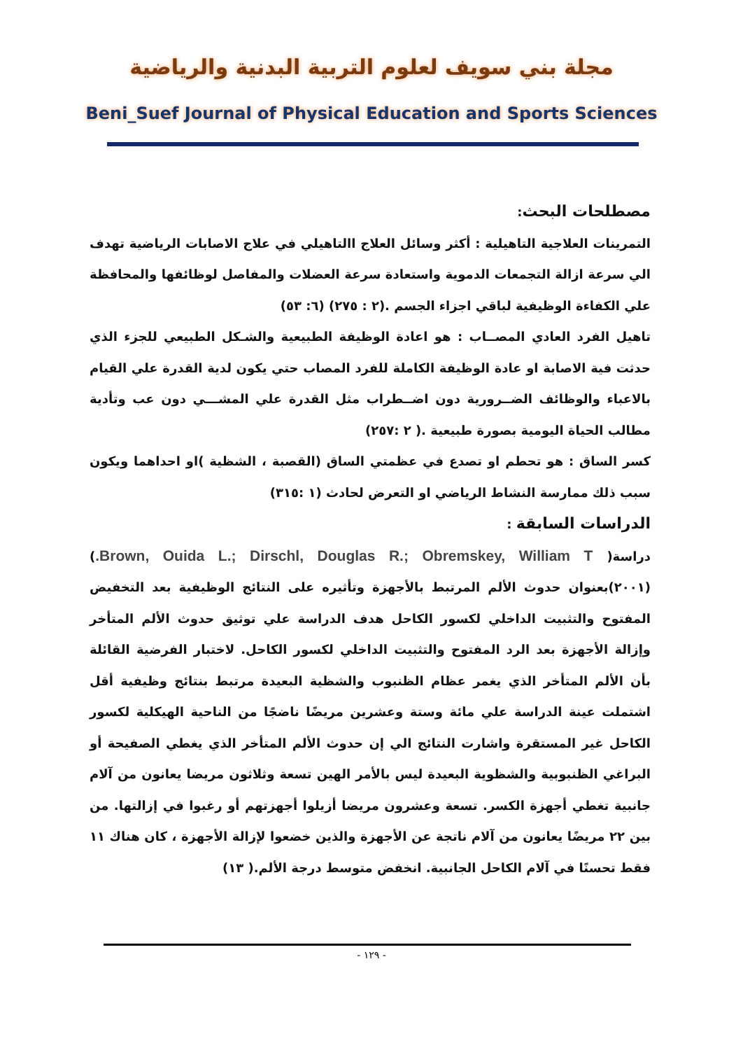مجلة بني سويف لعلوم التربية البدنية والرياضية
Beni_Suef Journal of Physical Education and Sports Sciences
مصطلحات البحث:
التمرينات العلاجية التاهيلية : أكثر وسائل العلاج االتاهيلي في علاج الاصابات الرياضية تهدف الي سرعة ازالة التجمعات الدموية واستعادة سرعة العضلات والمفاصل لوظائفها والمحافظة علي الكفاءة الوظيفية لباقي اجزاء الجسم .(٢ : ٢٧٥) (٦: ٥٣)
تاهيل الفرد العادي المصــاب : هو اعادة الوظيفة الطبيعية والشـكل الطبيعي للجزء الذي حدثت فية الاصابة او عادة الوظيفة الكاملة للفرد المصاب حتي يكون لدية القدرة علي القيام بالاعباء والوظائف الضــرورية دون اضــطراب مثل القدرة علي المشـــي دون عب وتأدية مطالب الحياة اليومية بصورة طبيعية .( ٢ :٢٥٧)
كسر الساق : هو تحطم او تصدع في عظمتي الساق (القصبة ، الشظية )او احداهما ويكون سبب ذلك ممارسة النشاط الرياضي او التعرض لحادث (١ :٣١٥)
الدراسات السابقة :
دراسة( Brown, Ouida L.; Dirschl, Douglas R.; Obremskey, William T.) (٢٠٠١)بعنوان حدوث الألم المرتبط بالأجهزة وتأثيره على النتائج الوظيفية بعد التخفيض المفتوح والتثبيت الداخلي لكسور الكاحل هدف الدراسة علي توثيق حدوث الألم المتأخر وإزالة الأجهزة بعد الرد المفتوح والتثبيت الداخلي لكسور الكاحل. لاختبار الفرضية القائلة بأن الألم المتأخر الذي يغمر عظام الظنبوب والشظية البعيدة مرتبط بنتائج وظيفية أقل اشتملت عينة الدراسة علي مائة وستة وعشرين مريضًا ناضجًا من الناحية الهيكلية لكسور الكاحل غير المستقرة واشارت النتائج الي إن حدوث الألم المتأخر الذي يغطي الصفيحة أو البراغي الظنبوبية والشظوية البعيدة ليس بالأمر الهين تسعة وثلاثون مريضا يعانون من آلام جانبية تغطي أجهزة الكسر. تسعة وعشرون مريضا أزيلوا أجهزتهم أو رغبوا في إزالتها. من بين ٢٢ مريضًا يعانون من آلام ناتجة عن الأجهزة والذين خضعوا لإزالة الأجهزة ، كان هناك ١١ فقط تحسنًا في آلام الكاحل الجانبية. انخفض متوسط درجة الألم.( ١٣)
- ١٢٩ -